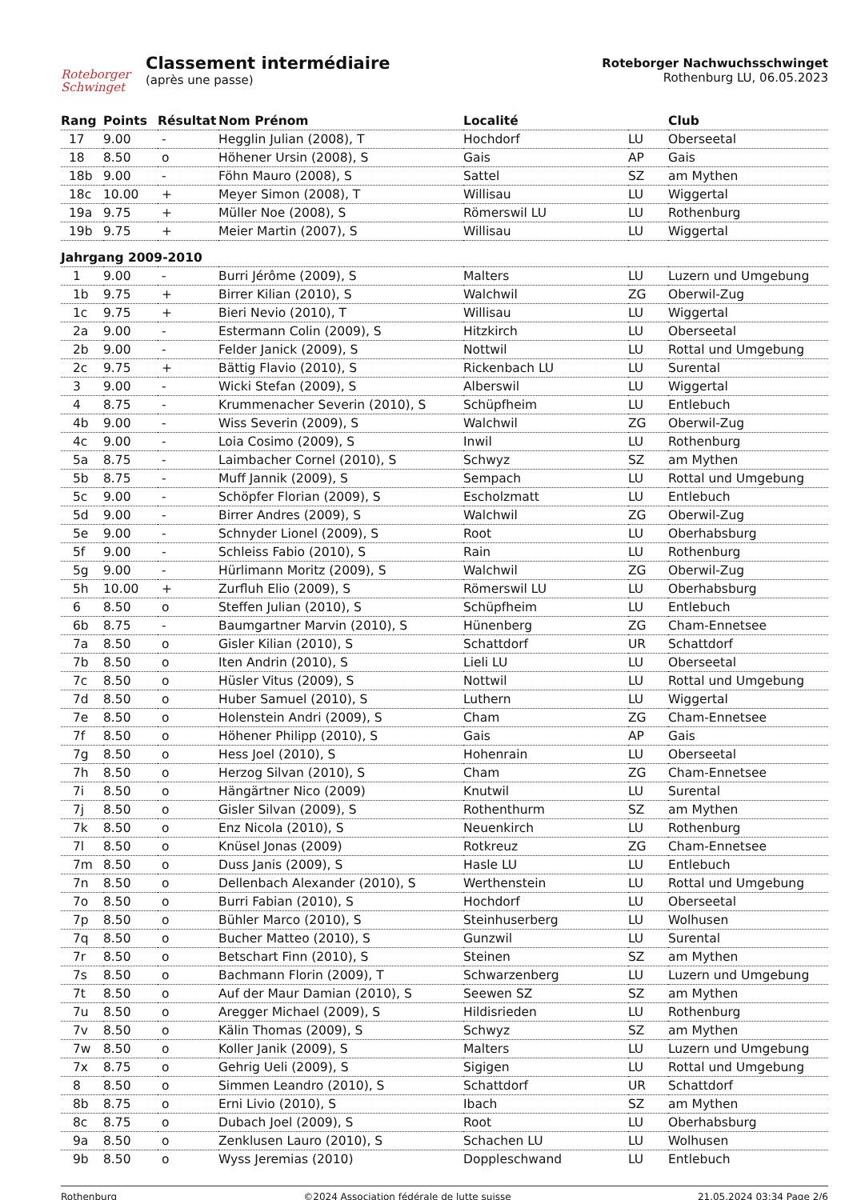Roteborger Schwinget
Classement intermédiaire
(après une passe)
Roteborger Nachwuchsschwinget
Rothenburg LU, 06.05.2023
| Rang | Points | Résultat | Nom Prénom | Localité | | Club |
| --- | --- | --- | --- | --- | --- | --- |
| 17 | 9.00 | - | Hegglin Julian (2008), T | Hochdorf | LU | Oberseetal |
| 18 | 8.50 | o | Höhener Ursin (2008), S | Gais | AP | Gais |
| 18b | 9.00 | - | Föhn Mauro (2008), S | Sattel | SZ | am Mythen |
| 18c | 10.00 | + | Meyer Simon (2008), T | Willisau | LU | Wiggertal |
| 19a | 9.75 | + | Müller Noe (2008), S | Römerswil LU | LU | Rothenburg |
| 19b | 9.75 | + | Meier Martin (2007), S | Willisau | LU | Wiggertal |
| Jahrgang 2009-2010 | | | | | | |
| 1 | 9.00 | - | Burri Jérôme (2009), S | Malters | LU | Luzern und Umgebung |
| 1b | 9.75 | + | Birrer Kilian (2010), S | Walchwil | ZG | Oberwil-Zug |
| 1c | 9.75 | + | Bieri Nevio (2010), T | Willisau | LU | Wiggertal |
| 2a | 9.00 | - | Estermann Colin (2009), S | Hitzkirch | LU | Oberseetal |
| 2b | 9.00 | - | Felder Janick (2009), S | Nottwil | LU | Rottal und Umgebung |
| 2c | 9.75 | + | Bättig Flavio (2010), S | Rickenbach LU | LU | Surental |
| 3 | 9.00 | - | Wicki Stefan (2009), S | Alberswil | LU | Wiggertal |
| 4 | 8.75 | - | Krummenacher Severin (2010), S | Schüpfheim | LU | Entlebuch |
| 4b | 9.00 | - | Wiss Severin (2009), S | Walchwil | ZG | Oberwil-Zug |
| 4c | 9.00 | - | Loia Cosimo (2009), S | Inwil | LU | Rothenburg |
| 5a | 8.75 | - | Laimbacher Cornel (2010), S | Schwyz | SZ | am Mythen |
| 5b | 8.75 | - | Muff Jannik (2009), S | Sempach | LU | Rottal und Umgebung |
| 5c | 9.00 | - | Schöpfer Florian (2009), S | Escholzmatt | LU | Entlebuch |
| 5d | 9.00 | - | Birrer Andres (2009), S | Walchwil | ZG | Oberwil-Zug |
| 5e | 9.00 | - | Schnyder Lionel (2009), S | Root | LU | Oberhabsburg |
| 5f | 9.00 | - | Schleiss Fabio (2010), S | Rain | LU | Rothenburg |
| 5g | 9.00 | - | Hürlimann Moritz (2009), S | Walchwil | ZG | Oberwil-Zug |
| 5h | 10.00 | + | Zurfluh Elio (2009), S | Römerswil LU | LU | Oberhabsburg |
| 6 | 8.50 | o | Steffen Julian (2010), S | Schüpfheim | LU | Entlebuch |
| 6b | 8.75 | - | Baumgartner Marvin (2010), S | Hünenberg | ZG | Cham-Ennetsee |
| 7a | 8.50 | o | Gisler Kilian (2010), S | Schattdorf | UR | Schattdorf |
| 7b | 8.50 | o | Iten Andrin (2010), S | Lieli LU | LU | Oberseetal |
| 7c | 8.50 | o | Hüsler Vitus (2009), S | Nottwil | LU | Rottal und Umgebung |
| 7d | 8.50 | o | Huber Samuel (2010), S | Luthern | LU | Wiggertal |
| 7e | 8.50 | o | Holenstein Andri (2009), S | Cham | ZG | Cham-Ennetsee |
| 7f | 8.50 | o | Höhener Philipp (2010), S | Gais | AP | Gais |
| 7g | 8.50 | o | Hess Joel (2010), S | Hohenrain | LU | Oberseetal |
| 7h | 8.50 | o | Herzog Silvan (2010), S | Cham | ZG | Cham-Ennetsee |
| 7i | 8.50 | o | Hängärtner Nico (2009) | Knutwil | LU | Surental |
| 7j | 8.50 | o | Gisler Silvan (2009), S | Rothenthurm | SZ | am Mythen |
| 7k | 8.50 | o | Enz Nicola (2010), S | Neuenkirch | LU | Rothenburg |
| 7l | 8.50 | o | Knüsel Jonas (2009) | Rotkreuz | ZG | Cham-Ennetsee |
| 7m | 8.50 | o | Duss Janis (2009), S | Hasle LU | LU | Entlebuch |
| 7n | 8.50 | o | Dellenbach Alexander (2010), S | Werthenstein | LU | Rottal und Umgebung |
| 7o | 8.50 | o | Burri Fabian (2010), S | Hochdorf | LU | Oberseetal |
| 7p | 8.50 | o | Bühler Marco (2010), S | Steinhuserberg | LU | Wolhusen |
| 7q | 8.50 | o | Bucher Matteo (2010), S | Gunzwil | LU | Surental |
| 7r | 8.50 | o | Betschart Finn (2010), S | Steinen | SZ | am Mythen |
| 7s | 8.50 | o | Bachmann Florin (2009), T | Schwarzenberg | LU | Luzern und Umgebung |
| 7t | 8.50 | o | Auf der Maur Damian (2010), S | Seewen SZ | SZ | am Mythen |
| 7u | 8.50 | o | Aregger Michael (2009), S | Hildisrieden | LU | Rothenburg |
| 7v | 8.50 | o | Kälin Thomas (2009), S | Schwyz | SZ | am Mythen |
| 7w | 8.50 | o | Koller Janik (2009), S | Malters | LU | Luzern und Umgebung |
| 7x | 8.75 | o | Gehrig Ueli (2009), S | Sigigen | LU | Rottal und Umgebung |
| 8 | 8.50 | o | Simmen Leandro (2010), S | Schattdorf | UR | Schattdorf |
| 8b | 8.75 | o | Erni Livio (2010), S | Ibach | SZ | am Mythen |
| 8c | 8.75 | o | Dubach Joel (2009), S | Root | LU | Oberhabsburg |
| 9a | 8.50 | o | Zenklusen Lauro (2010), S | Schachen LU | LU | Wolhusen |
| 9b | 8.50 | o | Wyss Jeremias (2010) | Doppleschwand | LU | Entlebuch |
Rothenburg ©2024 Association fédérale de lutte suisse 21.05.2024 03:34 Page 2/6